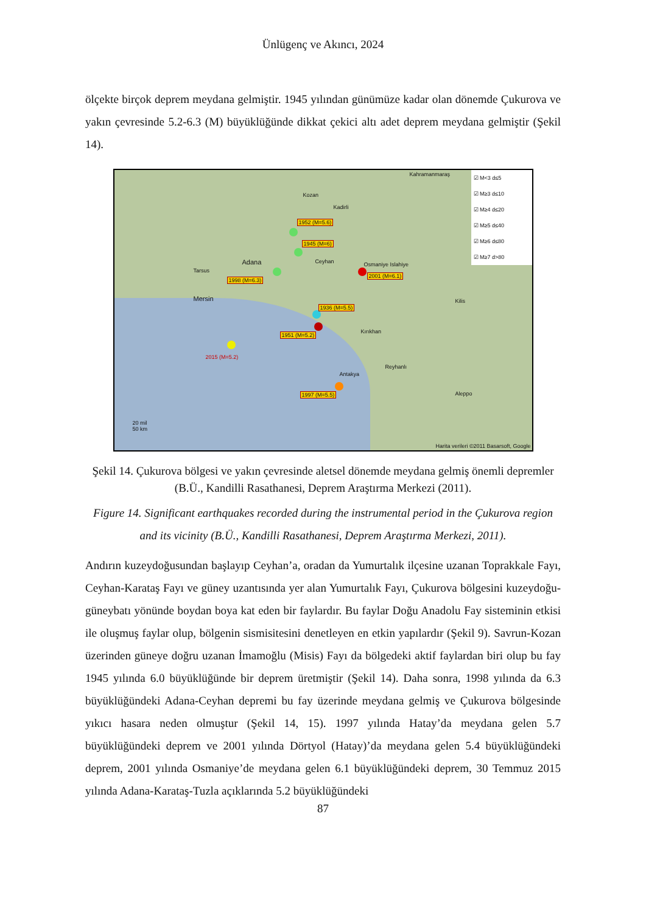Ünlügenç ve Akıncı, 2024
ölçekte birçok deprem meydana gelmiştir. 1945 yılından günümüze kadar olan dönemde Çukurova ve yakın çevresinde 5.2-6.3 (M) büyüklüğünde dikkat çekici altı adet deprem meydana gelmiştir (Şekil 14).
Kahramanmaraş
Kozan
Kadirli
Adana Ceyhan Osmaniye Islahiye
Mersin
Tarsus
Kilis
Kırıkhan
Reyhanlı
Antakya
Aleppo
1952 (M=5.6)
1945 (M=6)
1998 (M=6.3)
2001 (M=6.1)
1936 (M=5.5)
1951 (M=5.2)
2015 (M=5.2)
1997 (M=5.5)
☑ M<3 d≤5
☑ M≥3 d≤10
☑ M≥4 d≤20
☑ M≥5 d≤40
☑ M≥6 d≤80
☑ M≥7 d>80
20 mil
50 km
Harita verileri ©2011 Basarsoft, Google
Şekil 14. Çukurova bölgesi ve yakın çevresinde aletsel dönemde meydana gelmiş önemli depremler (B.Ü., Kandilli Rasathanesi, Deprem Araştırma Merkezi (2011).
Figure 14. Significant earthquakes recorded during the instrumental period in the Çukurova region and its vicinity (B.Ü., Kandilli Rasathanesi, Deprem Araştırma Merkezi, 2011).
Andırın kuzeydoğusundan başlayıp Ceyhan’a, oradan da Yumurtalık ilçesine uzanan Toprakkale Fayı, Ceyhan-Karataş Fayı ve güney uzantısında yer alan Yumurtalık Fayı, Çukurova bölgesini kuzeydoğu-güneybatı yönünde boydan boya kat eden bir faylardır. Bu faylar Doğu Anadolu Fay sisteminin etkisi ile oluşmuş faylar olup, bölgenin sismisitesini denetleyen en etkin yapılardır (Şekil 9). Savrun-Kozan üzerinden güneye doğru uzanan İmamoğlu (Misis) Fayı da bölgedeki aktif faylardan biri olup bu fay 1945 yılında 6.0 büyüklüğünde bir deprem üretmiştir (Şekil 14). Daha sonra, 1998 yılında da 6.3 büyüklüğündeki Adana-Ceyhan depremi bu fay üzerinde meydana gelmiş ve Çukurova bölgesinde yıkıcı hasara neden olmuştur (Şekil 14, 15). 1997 yılında Hatay’da meydana gelen 5.7 büyüklüğündeki deprem ve 2001 yılında Dörtyol (Hatay)’da meydana gelen 5.4 büyüklüğündeki deprem, 2001 yılında Osmaniye’de meydana gelen 6.1 büyüklüğündeki deprem, 30 Temmuz 2015 yılında Adana-Karataş-Tuzla açıklarında 5.2 büyüklüğündeki
87